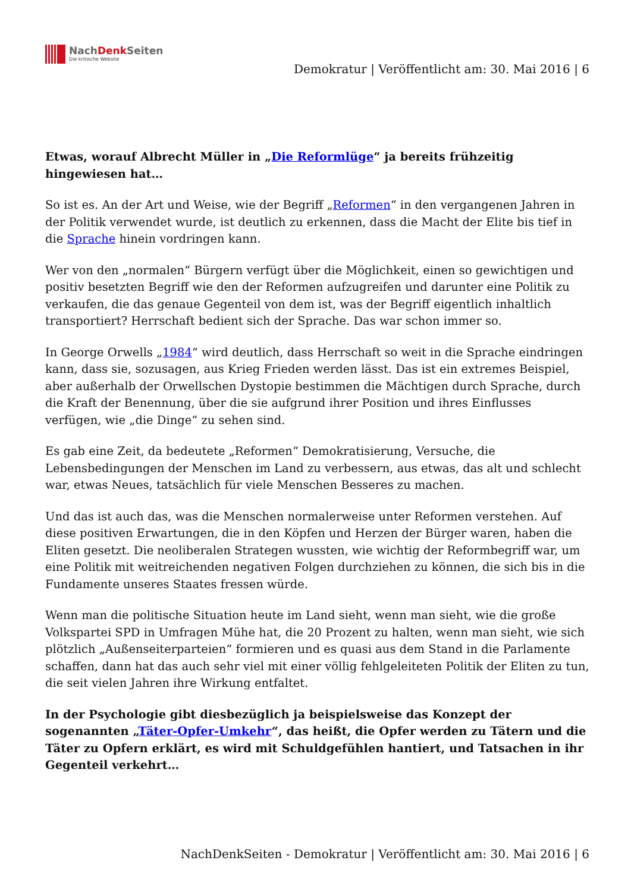NachDenk Seiten
Die kritische Website
Demokratur | Veröffentlicht am: 30. Mai 2016 | 6
Etwas, worauf Albrecht Müller in „Die Reformlüge“ ja bereits frühzeitig hingewiesen hat…
So ist es. An der Art und Weise, wie der Begriff „Reformen“ in den vergangenen Jahren in der Politik verwendet wurde, ist deutlich zu erkennen, dass die Macht der Elite bis tief in die Sprache hinein vordringen kann.
Wer von den „normalen“ Bürgern verfügt über die Möglichkeit, einen so gewichtigen und positiv besetzten Begriff wie den der Reformen aufzugreifen und darunter eine Politik zu verkaufen, die das genaue Gegenteil von dem ist, was der Begriff eigentlich inhaltlich transportiert? Herrschaft bedient sich der Sprache. Das war schon immer so.
In George Orwells „1984“ wird deutlich, dass Herrschaft so weit in die Sprache eindringen kann, dass sie, sozusagen, aus Krieg Frieden werden lässt. Das ist ein extremes Beispiel, aber außerhalb der Orwellschen Dystopie bestimmen die Mächtigen durch Sprache, durch die Kraft der Benennung, über die sie aufgrund ihrer Position und ihres Einflusses verfügen, wie „die Dinge“ zu sehen sind.
Es gab eine Zeit, da bedeutete „Reformen“ Demokratisierung, Versuche, die Lebensbedingungen der Menschen im Land zu verbessern, aus etwas, das alt und schlecht war, etwas Neues, tatsächlich für viele Menschen Besseres zu machen.
Und das ist auch das, was die Menschen normalerweise unter Reformen verstehen. Auf diese positiven Erwartungen, die in den Köpfen und Herzen der Bürger waren, haben die Eliten gesetzt. Die neoliberalen Strategen wussten, wie wichtig der Reformbegriff war, um eine Politik mit weitreichenden negativen Folgen durchziehen zu können, die sich bis in die Fundamente unseres Staates fressen würde.
Wenn man die politische Situation heute im Land sieht, wenn man sieht, wie die große Volkspartei SPD in Umfragen Mühe hat, die 20 Prozent zu halten, wenn man sieht, wie sich plötzlich „Außenseiterparteien“ formieren und es quasi aus dem Stand in die Parlamente schaffen, dann hat das auch sehr viel mit einer völlig fehlgeleiteten Politik der Eliten zu tun, die seit vielen Jahren ihre Wirkung entfaltet.
In der Psychologie gibt diesbezüglich ja beispielsweise das Konzept der sogenannten „Täter-Opfer-Umkehr“, das heißt, die Opfer werden zu Tätern und die Täter zu Opfern erklärt, es wird mit Schuldgefühlen hantiert, und Tatsachen in ihr Gegenteil verkehrt…
NachDenkSeiten - Demokratur | Veröffentlicht am: 30. Mai 2016 | 6